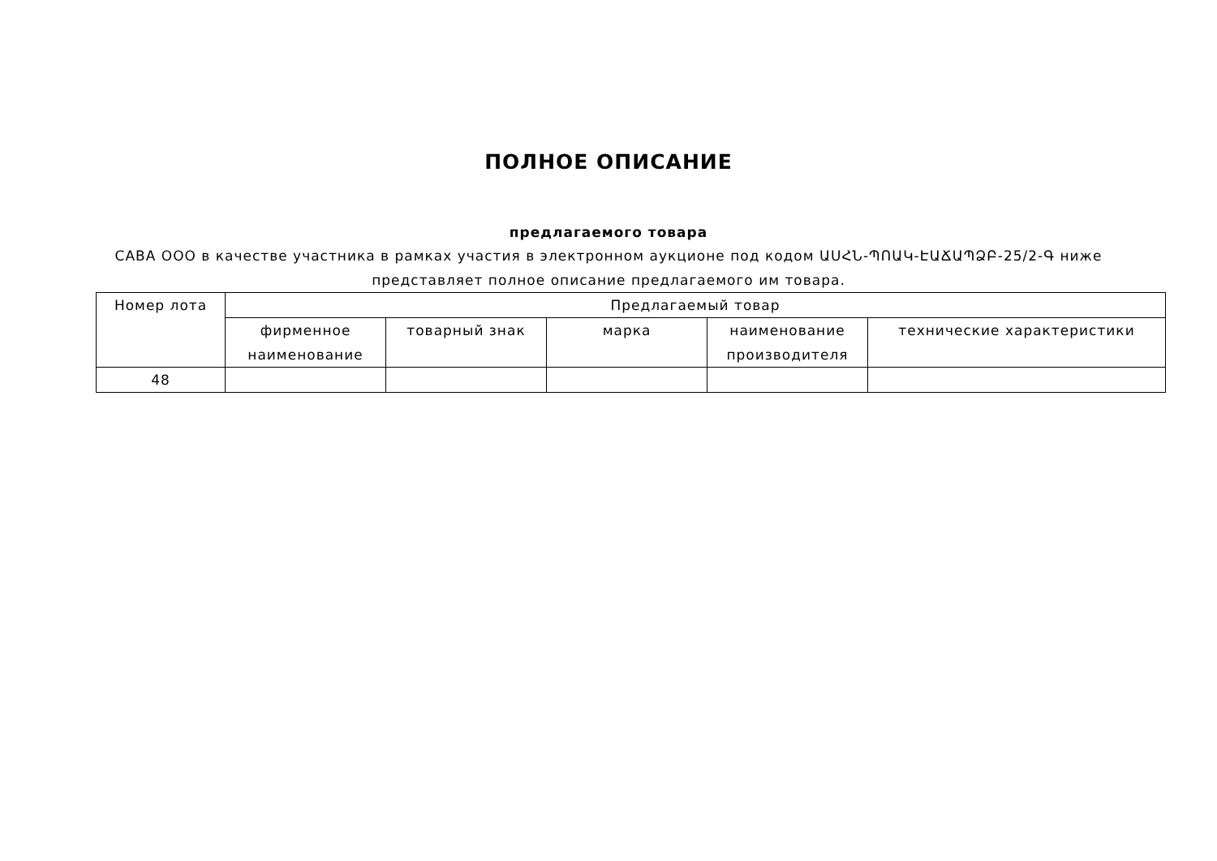ПОЛНОЕ ОПИСАНИЕ
предлагаемого товара
CABA ООО в качестве участника в рамках участия в электронном аукционе под кодом ԱՍՀՆ-ՊՈԱԿ-ԷԱՃԱՊՁԲ-25/2-Գ ниже представляет полное описание предлагаемого им товара.
| Номер лота | Предлагаемый товар | | | | |
| --- | --- | --- | --- | --- | --- |
| | фирменное наименование | товарный знак | марка | наименование производителя | технические характеристики |
| 48 | | | | | |